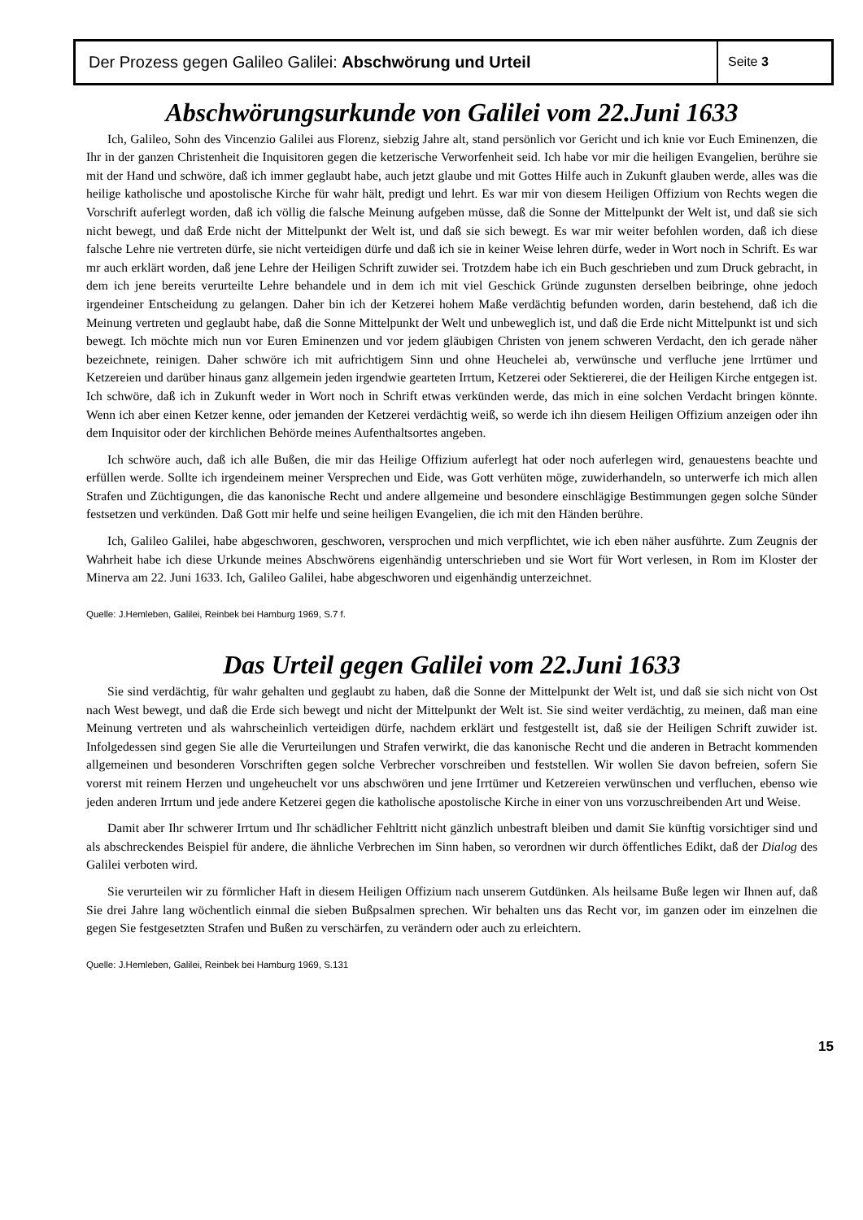Der Prozess gegen Galileo Galilei: Abschwörung und Urteil
Seite 3
Abschwörungsurkunde von Galilei vom 22.Juni 1633
Ich, Galileo, Sohn des Vincenzio Galilei aus Florenz, siebzig Jahre alt, stand persönlich vor Gericht und ich knie vor Euch Eminenzen, die Ihr in der ganzen Christenheit die Inquisitoren gegen die ketzerische Verworfenheit seid. Ich habe vor mir die heiligen Evangelien, berühre sie mit der Hand und schwöre, daß ich immer geglaubt habe, auch jetzt glaube und mit Gottes Hilfe auch in Zukunft glauben werde, alles was die heilige katholische und apostolische Kirche für wahr hält, predigt und lehrt. Es war mir von diesem Heiligen Offizium von Rechts wegen die Vorschrift auferlegt worden, daß ich völlig die falsche Meinung aufgeben müsse, daß die Sonne der Mittelpunkt der Welt ist, und daß sie sich nicht bewegt, und daß Erde nicht der Mittelpunkt der Welt ist, und daß sie sich bewegt. Es war mir weiter befohlen worden, daß ich diese falsche Lehre nie vertreten dürfe, sie nicht verteidigen dürfe und daß ich sie in keiner Weise lehren dürfe, weder in Wort noch in Schrift. Es war mr auch erklärt worden, daß jene Lehre der Heiligen Schrift zuwider sei. Trotzdem habe ich ein Buch geschrieben und zum Druck gebracht, in dem ich jene bereits verurteilte Lehre behandele und in dem ich mit viel Geschick Gründe zugunsten derselben beibringe, ohne jedoch irgendeiner Entscheidung zu gelangen. Daher bin ich der Ketzerei hohem Maße verdächtig befunden worden, darin bestehend, daß ich die Meinung vertreten und geglaubt habe, daß die Sonne Mittelpunkt der Welt und unbeweglich ist, und daß die Erde nicht Mittelpunkt ist und sich bewegt. Ich möchte mich nun vor Euren Eminenzen und vor jedem gläubigen Christen von jenem schweren Verdacht, den ich gerade näher bezeichnete, reinigen. Daher schwöre ich mit aufrichtigem Sinn und ohne Heuchelei ab, verwünsche und verfluche jene lrrtümer und Ketzereien und darüber hinaus ganz allgemein jeden irgendwie gearteten Irrtum, Ketzerei oder Sektiererei, die der Heiligen Kirche entgegen ist. Ich schwöre, daß ich in Zukunft weder in Wort noch in Schrift etwas verkünden werde, das mich in eine solchen Verdacht bringen könnte. Wenn ich aber einen Ketzer kenne, oder jemanden der Ketzerei verdächtig weiß, so werde ich ihn diesem Heiligen Offizium anzeigen oder ihn dem Inquisitor oder der kirchlichen Behörde meines Aufenthaltsortes angeben.
Ich schwöre auch, daß ich alle Bußen, die mir das Heilige Offizium auferlegt hat oder noch auferlegen wird, genauestens beachte und erfüllen werde. Sollte ich irgendeinem meiner Versprechen und Eide, was Gott verhüten möge, zuwiderhandeln, so unterwerfe ich mich allen Strafen und Züchtigungen, die das kanonische Recht und andere allgemeine und besondere einschlägige Bestimmungen gegen solche Sünder festsetzen und verkünden. Daß Gott mir helfe und seine heiligen Evangelien, die ich mit den Händen berühre.
Ich, Galileo Galilei, habe abgeschworen, geschworen, versprochen und mich verpflichtet, wie ich eben näher ausführte. Zum Zeugnis der Wahrheit habe ich diese Urkunde meines Abschwörens eigenhändig unterschrieben und sie Wort für Wort verlesen, in Rom im Kloster der Minerva am 22. Juni 1633. Ich, Galileo Galilei, habe abgeschworen und eigenhändig unterzeichnet.
Quelle: J.Hemleben, Galilei, Reinbek bei Hamburg 1969, S.7 f.
Das Urteil gegen Galilei vom 22.Juni 1633
Sie sind verdächtig, für wahr gehalten und geglaubt zu haben, daß die Sonne der Mittelpunkt der Welt ist, und daß sie sich nicht von Ost nach West bewegt, und daß die Erde sich bewegt und nicht der Mittelpunkt der Welt ist. Sie sind weiter verdächtig, zu meinen, daß man eine Meinung vertreten und als wahrscheinlich verteidigen dürfe, nachdem erklärt und festgestellt ist, daß sie der Heiligen Schrift zuwider ist. Infolgedessen sind gegen Sie alle die Verurteilungen und Strafen verwirkt, die das kanonische Recht und die anderen in Betracht kommenden allgemeinen und besonderen Vorschriften gegen solche Verbrecher vorschreiben und feststellen. Wir wollen Sie davon befreien, sofern Sie vorerst mit reinem Herzen und ungeheuchelt vor uns abschwören und jene Irrtümer und Ketzereien verwünschen und verfluchen, ebenso wie jeden anderen Irrtum und jede andere Ketzerei gegen die katholische apostolische Kirche in einer von uns vorzuschreibenden Art und Weise.
Damit aber Ihr schwerer Irrtum und Ihr schädlicher Fehltritt nicht gänzlich unbestraft bleiben und damit Sie künftig vorsichtiger sind und als abschreckendes Beispiel für andere, die ähnliche Verbrechen im Sinn haben, so verordnen wir durch öffentliches Edikt, daß der Dialog des Galilei verboten wird.
Sie verurteilen wir zu förmlicher Haft in diesem Heiligen Offizium nach unserem Gutdünken. Als heilsame Buße legen wir Ihnen auf, daß Sie drei Jahre lang wöchentlich einmal die sieben Bußpsalmen sprechen. Wir behalten uns das Recht vor, im ganzen oder im einzelnen die gegen Sie festgesetzten Strafen und Bußen zu verschärfen, zu verändern oder auch zu erleichtern.
Quelle: J.Hemleben, Galilei, Reinbek bei Hamburg 1969, S.131
15